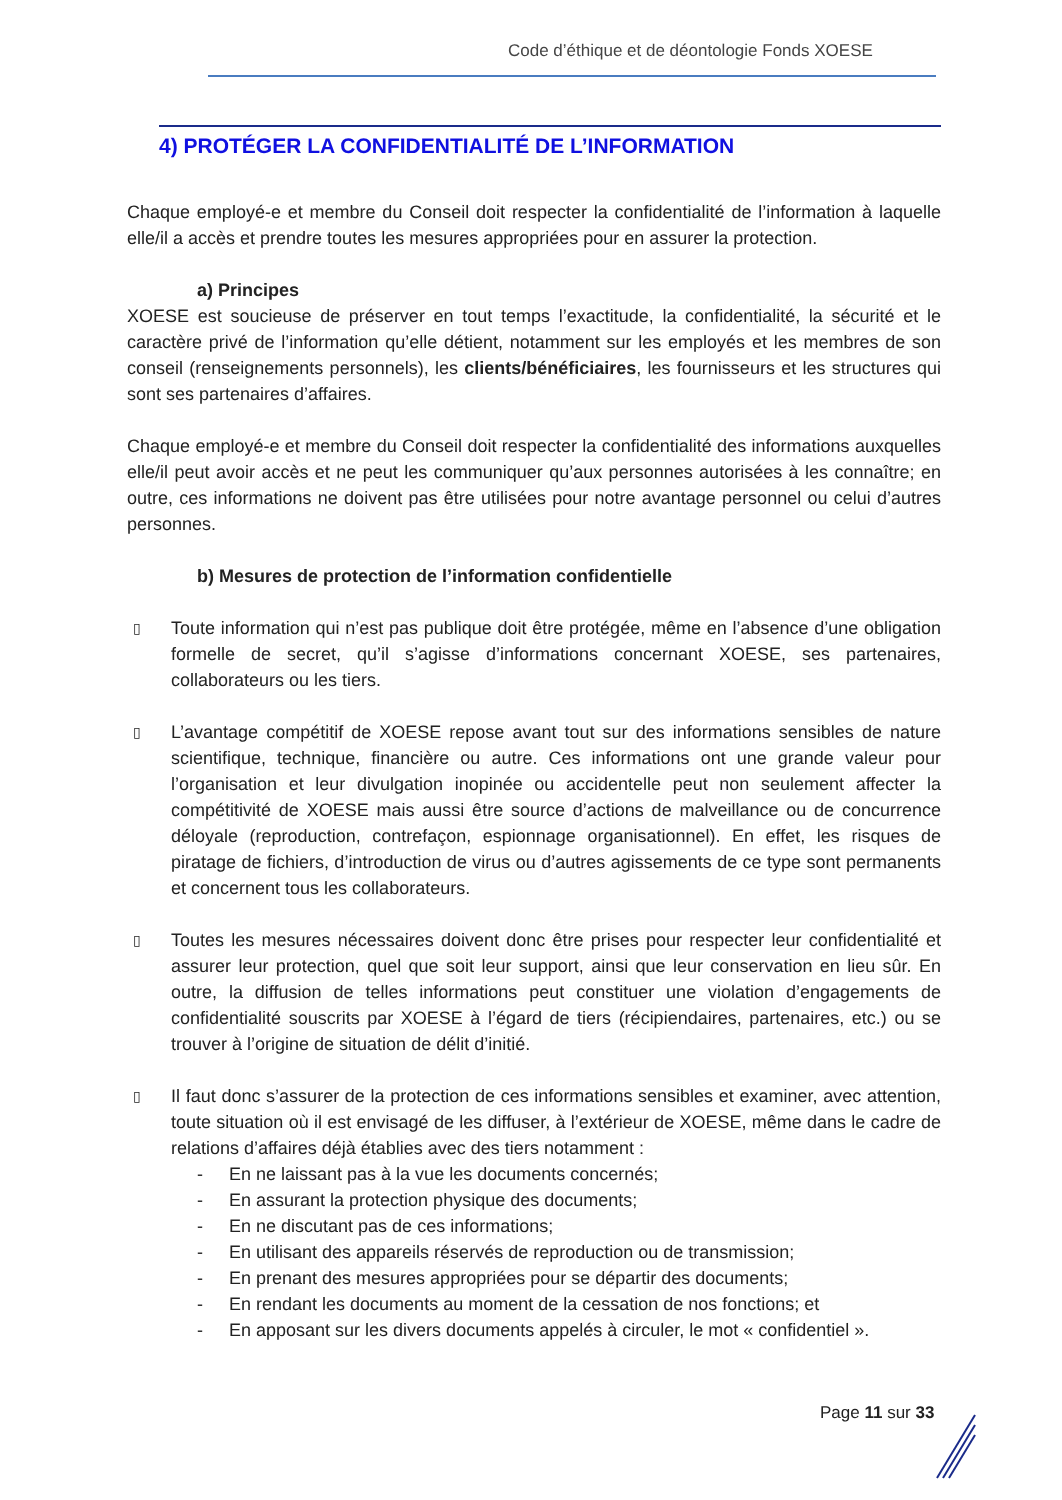Code d’éthique et de déontologie Fonds XOESE
4) PROTÉGER LA CONFIDENTIALITÉ DE L’INFORMATION
Chaque employé-e et membre du Conseil doit respecter la confidentialité de l’information à laquelle elle/il a accès et prendre toutes les mesures appropriées pour en assurer la protection.
a) Principes
XOESE est soucieuse de préserver en tout temps l’exactitude, la confidentialité, la sécurité et le caractère privé de l’information qu’elle détient, notamment sur les employés et les membres de son conseil (renseignements personnels), les clients/bénéficiaires, les fournisseurs et les structures qui sont ses partenaires d’affaires.
Chaque employé-e et membre du Conseil doit respecter la confidentialité des informations auxquelles elle/il peut avoir accès et ne peut les communiquer qu’aux personnes autorisées à les connaître; en outre, ces informations ne doivent pas être utilisées pour notre avantage personnel ou celui d’autres personnes.
b) Mesures de protection de l’information confidentielle
▯ Toute information qui n’est pas publique doit être protégée, même en l’absence d’une obligation formelle de secret, qu’il s’agisse d’informations concernant XOESE, ses partenaires, collaborateurs ou les tiers.
▯ L’avantage compétitif de XOESE repose avant tout sur des informations sensibles de nature scientifique, technique, financière ou autre. Ces informations ont une grande valeur pour l’organisation et leur divulgation inopinée ou accidentelle peut non seulement affecter la compétitivité de XOESE mais aussi être source d’actions de malveillance ou de concurrence déloyale (reproduction, contrefaçon, espionnage organisationnel). En effet, les risques de piratage de fichiers, d’introduction de virus ou d’autres agissements de ce type sont permanents et concernent tous les collaborateurs.
▯ Toutes les mesures nécessaires doivent donc être prises pour respecter leur confidentialité et assurer leur protection, quel que soit leur support, ainsi que leur conservation en lieu sûr. En outre, la diffusion de telles informations peut constituer une violation d’engagements de confidentialité souscrits par XOESE à l’égard de tiers (récipiendaires, partenaires, etc.) ou se trouver à l’origine de situation de délit d’initié.
▯ Il faut donc s’assurer de la protection de ces informations sensibles et examiner, avec attention, toute situation où il est envisagé de les diffuser, à l’extérieur de XOESE, même dans le cadre de relations d’affaires déjà établies avec des tiers notamment :
- En ne laissant pas à la vue les documents concernés;
- En assurant la protection physique des documents;
- En ne discutant pas de ces informations;
- En utilisant des appareils réservés de reproduction ou de transmission;
- En prenant des mesures appropriées pour se départir des documents;
- En rendant les documents au moment de la cessation de nos fonctions; et
- En apposant sur les divers documents appelés à circuler, le mot « confidentiel ».
Page 11 sur 33